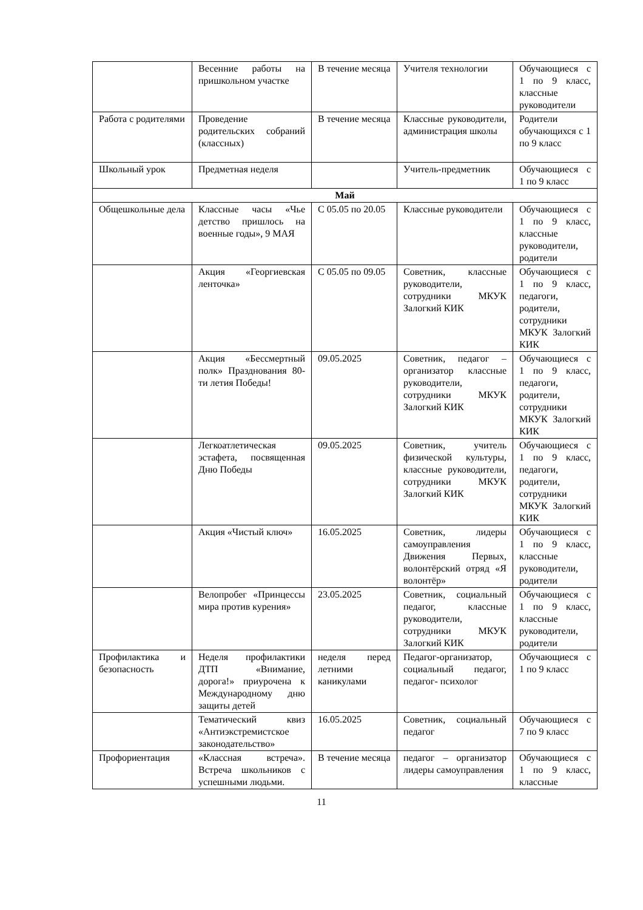| | Весенние работы на пришкольном участке | В течение месяца | Учителя технологии | Обучающиеся с 1 по 9 класс, классные руководители |
| Работа с родителями | Проведение родительских собраний (классных) | В течение месяца | Классные руководители, администрация школы | Родители обучающихся с 1 по 9 класс |
| Школьный урок | Предметная неделя | | Учитель-предметник | Обучающиеся с 1 по 9 класс |
| Май | | | | |
| Общешкольные дела | Классные часы «Чье детство пришлось на военные годы», 9 МАЯ | С 05.05 по 20.05 | Классные руководители | Обучающиеся с 1 по 9 класс, классные руководители, родители |
| | Акция «Георгиевская ленточка» | С 05.05 по 09.05 | Советник, классные руководители, сотрудники МКУК Залогкий КИК | Обучающиеся с 1 по 9 класс, педагоги, родители, сотрудники МКУК Залогкий КИК |
| | Акция «Бессмертный полк» Празднования 80-ти летия Победы! | 09.05.2025 | Советник, педагог – организатор классные руководители, сотрудники МКУК Залогкий КИК | Обучающиеся с 1 по 9 класс, педагоги, родители, сотрудники МКУК Залогкий КИК |
| | Легкоатлетическая эстафета, посвященная Дню Победы | 09.05.2025 | Советник, учитель физической культуры, классные руководители, сотрудники МКУК Залогкий КИК | Обучающиеся с 1 по 9 класс, педагоги, родители, сотрудники МКУК Залогкий КИК |
| | Акция «Чистый ключ» | 16.05.2025 | Советник, лидеры самоуправления Движения Первых, волонтёрский отряд «Я волонтёр» | Обучающиеся с 1 по 9 класс, классные руководители, родители |
| | Велопробег «Принцессы мира против курения» | 23.05.2025 | Советник, социальный педагог, классные руководители, сотрудники МКУК Залогкий КИК | Обучающиеся с 1 по 9 класс, классные руководители, родители |
| Профилактика и безопасность | Неделя профилактики ДТП «Внимание, дорога!» приурочена к Международному дню защиты детей | неделя перед летними каникулами | Педагог-организатор, социальный педагог, педагог- психолог | Обучающиеся с 1 по 9 класс |
| | Тематический квиз «Антиэкстремистское законодательство» | 16.05.2025 | Советник, социальный педагог | Обучающиеся с 7 по 9 класс |
| Профориентация | «Классная встреча». Встреча школьников с успешными людьми. | В течение месяца | педагог – организатор лидеры самоуправления | Обучающиеся с 1 по 9 класс, классные |
11